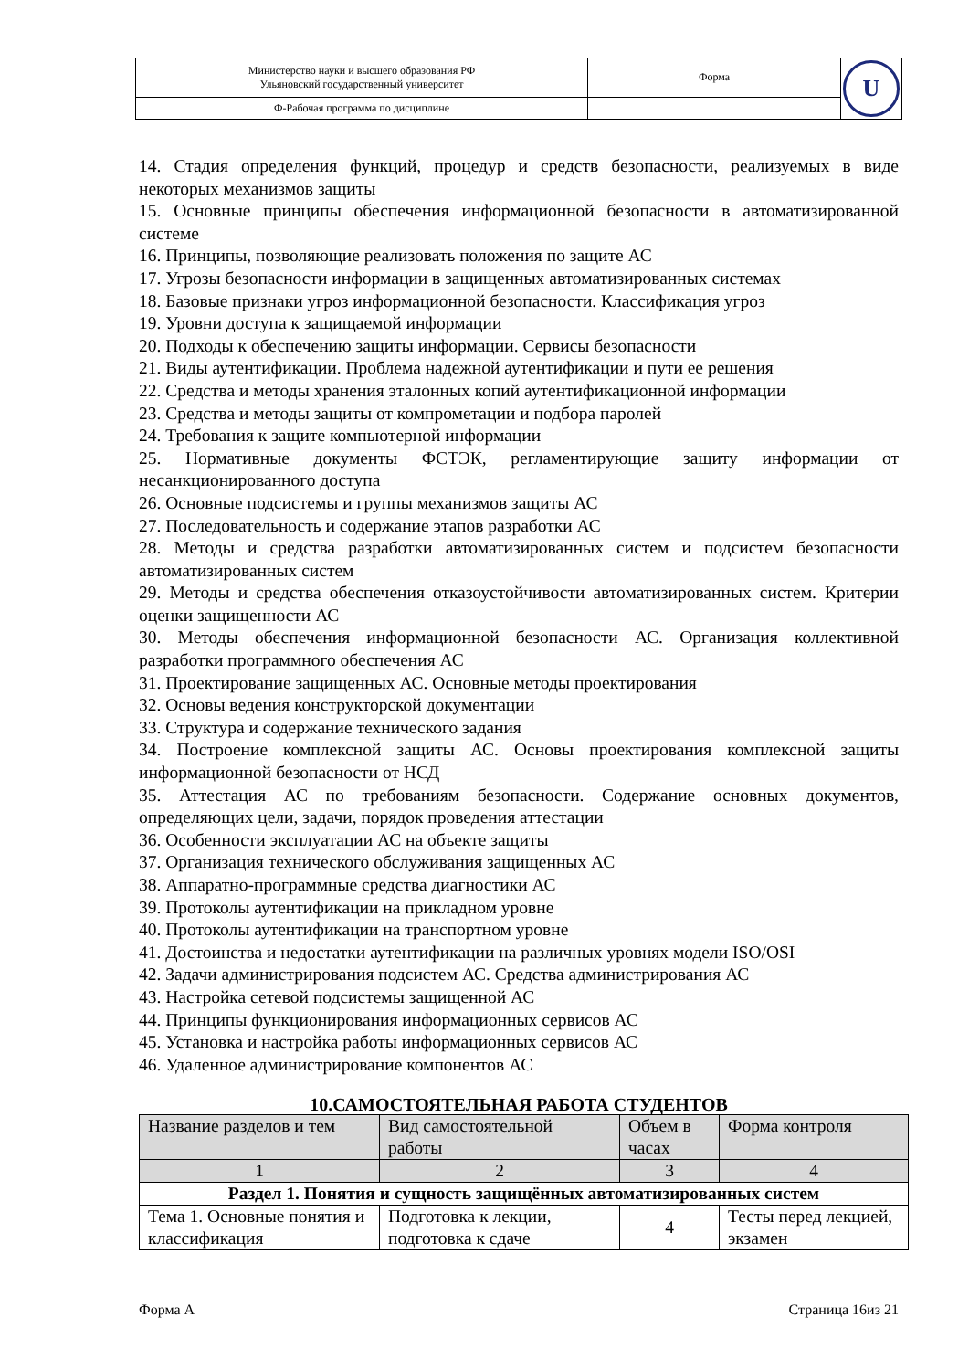| Министерство науки и высшего образования РФ Ульяновский государственный университет | Форма | U |
| Ф-Рабочая программа по дисциплине | | |
14. Стадия определения функций, процедур и средств безопасности, реализуемых в виде некоторых механизмов защиты
15. Основные принципы обеспечения информационной безопасности в автоматизированной системе
16. Принципы, позволяющие реализовать положения по защите АС
17. Угрозы безопасности информации в защищенных автоматизированных системах
18. Базовые признаки угроз информационной безопасности. Классификация угроз
19. Уровни доступа к защищаемой информации
20. Подходы к обеспечению защиты информации. Сервисы безопасности
21. Виды аутентификации. Проблема надежной аутентификации и пути ее решения
22. Средства и методы хранения эталонных копий аутентификационной информации
23. Средства и методы защиты от компрометации и подбора паролей
24. Требования к защите компьютерной информации
25. Нормативные документы ФСТЭК, регламентирующие защиту информации от несанкционированного доступа
26. Основные подсистемы и группы механизмов защиты АС
27. Последовательность и содержание этапов разработки АС
28. Методы и средства разработки автоматизированных систем и подсистем безопасности автоматизированных систем
29. Методы и средства обеспечения отказоустойчивости автоматизированных систем. Критерии оценки защищенности АС
30. Методы обеспечения информационной безопасности АС. Организация коллективной разработки программного обеспечения АС
31. Проектирование защищенных АС. Основные методы проектирования
32. Основы ведения конструкторской документации
33. Структура и содержание технического задания
34. Построение комплексной защиты АС. Основы проектирования комплексной защиты информационной безопасности от НСД
35. Аттестация АС по требованиям безопасности. Содержание основных документов, определяющих цели, задачи, порядок проведения аттестации
36. Особенности эксплуатации АС на объекте защиты
37. Организация технического обслуживания защищенных АС
38. Аппаратно-программные средства диагностики АС
39. Протоколы аутентификации на прикладном уровне
40. Протоколы аутентификации на транспортном уровне
41. Достоинства и недостатки аутентификации на различных уровнях модели ISO/OSI
42. Задачи администрирования подсистем АС. Средства администрирования АС
43. Настройка сетевой подсистемы защищенной АС
44. Принципы функционирования информационных сервисов АС
45. Установка и настройка работы информационных сервисов АС
46. Удаленное администрирование компонентов АС
10.САМОСТОЯТЕЛЬНАЯ РАБОТА СТУДЕНТОВ
| Название разделов и тем | Вид самостоятельной работы | Объем в часах | Форма контроля |
| --- | --- | --- | --- |
| 1 | 2 | 3 | 4 |
| Раздел 1. Понятия и сущность защищённых автоматизированных систем | | | |
| Тема 1. Основные понятия и классификация | Подготовка к лекции, подготовка к сдаче | 4 | Тесты перед лекцией, экзамен |
Форма А Страница 16из 21